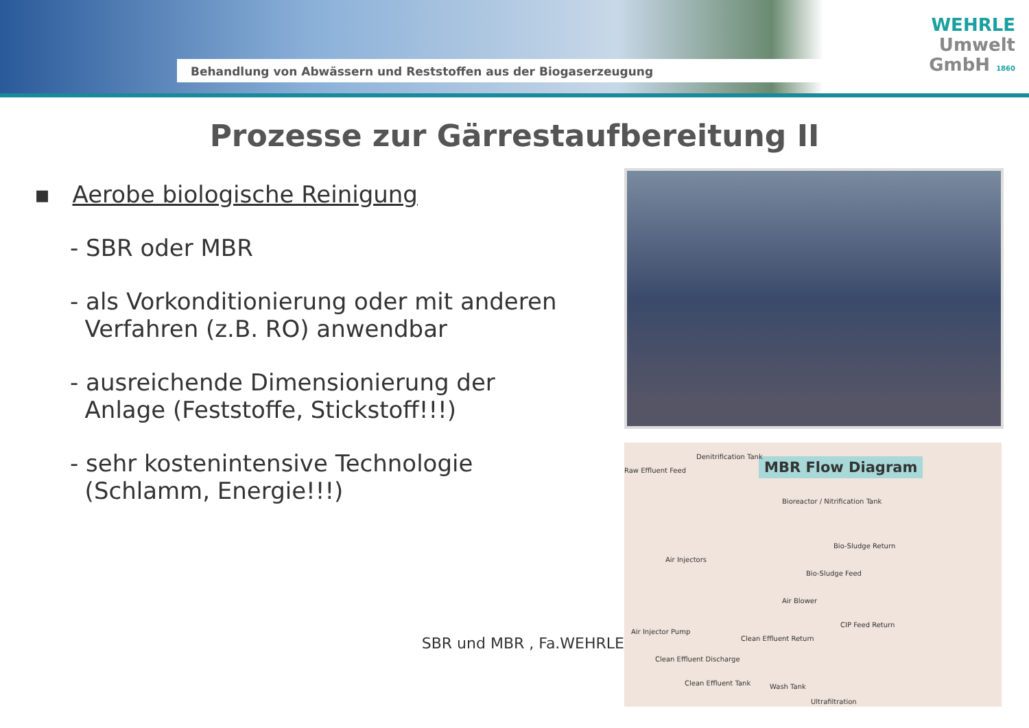Behandlung von Abwässern und Reststoffen aus der Biogaserzeugung
WEHRLE
Umwelt
GmbH 1860
Prozesse zur Gärrestaufbereitung II
▪ Aerobe biologische Reinigung
- SBR oder MBR
- als Vorkonditionierung oder mit anderen
Verfahren (z.B. RO) anwendbar
- ausreichende Dimensionierung der
Anlage (Feststoffe, Stickstoff!!!)
- sehr kostenintensive Technologie
(Schlamm, Energie!!!)
SBR und MBR , Fa.WEHRLE
MBR Flow Diagram
Raw Effluent Feed
Denitrification Tank
Bioreactor / Nitrification Tank
Bio-Sludge Return
Air Injectors
Bio-Sludge Feed
Air Blower
Air Injector Pump
CIP Feed Return
Clean Effluent Return
Clean Effluent Discharge
Clean Effluent Tank Wash Tank
Ultrafiltration